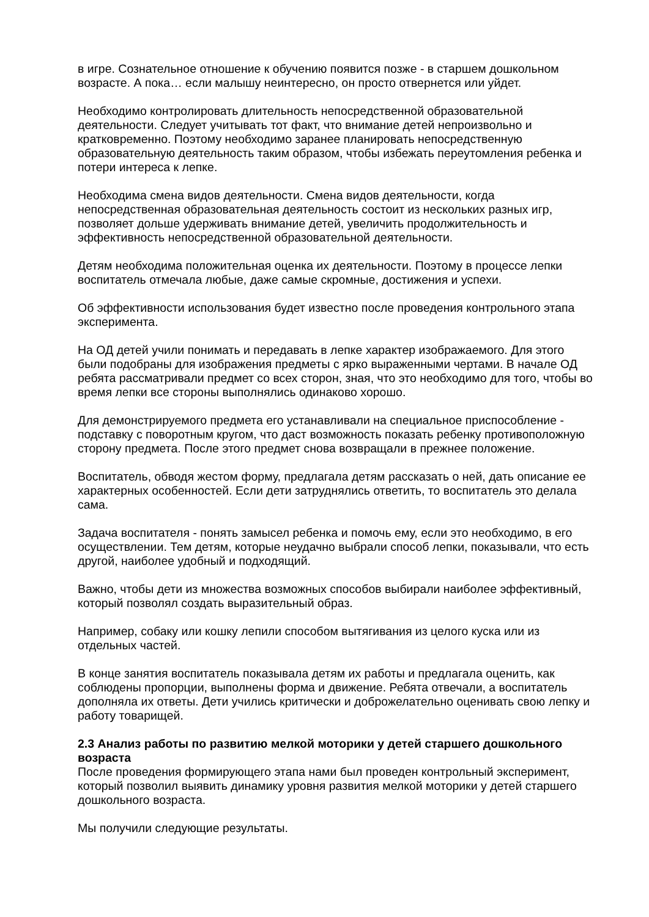в игре. Сознательное отношение к обучению появится позже - в старшем дошкольном возрасте. А пока… если малышу неинтересно, он просто отвернется или уйдет.
Необходимо контролировать длительность непосредственной образовательной деятельности. Следует учитывать тот факт, что внимание детей непроизвольно и кратковременно. Поэтому необходимо заранее планировать непосредственную образовательную деятельность таким образом, чтобы избежать переутомления ребенка и потери интереса к лепке.
Необходима смена видов деятельности. Смена видов деятельности, когда непосредственная образовательная деятельность состоит из нескольких разных игр, позволяет дольше удерживать внимание детей, увеличить продолжительность и эффективность непосредственной образовательной деятельности.
Детям необходима положительная оценка их деятельности. Поэтому в процессе лепки воспитатель отмечала любые, даже самые скромные, достижения и успехи.
Об эффективности использования будет известно после проведения контрольного этапа эксперимента.
На ОД детей учили понимать и передавать в лепке характер изображаемого. Для этого были подобраны для изображения предметы с ярко выраженными чертами. В начале ОД ребята рассматривали предмет со всех сторон, зная, что это необходимо для того, чтобы во время лепки все стороны выполнялись одинаково хорошо.
Для демонстрируемого предмета его устанавливали на специальное приспособление - подставку с поворотным кругом, что даст возможность показать ребенку противоположную сторону предмета. После этого предмет снова возвращали в прежнее положение.
Воспитатель, обводя жестом форму, предлагала детям рассказать о ней, дать описание ее характерных особенностей. Если дети затруднялись ответить, то воспитатель это делала сама.
Задача воспитателя - понять замысел ребенка и помочь ему, если это необходимо, в его осуществлении. Тем детям, которые неудачно выбрали способ лепки, показывали, что есть другой, наиболее удобный и подходящий.
Важно, чтобы дети из множества возможных способов выбирали наиболее эффективный, который позволял создать выразительный образ.
Например, собаку или кошку лепили способом вытягивания из целого куска или из отдельных частей.
В конце занятия воспитатель показывала детям их работы и предлагала оценить, как соблюдены пропорции, выполнены форма и движение. Ребята отвечали, а воспитатель дополняла их ответы. Дети учились критически и доброжелательно оценивать свою лепку и работу товарищей.
2.3 Анализ работы по развитию мелкой моторики у детей старшего дошкольного возраста
После проведения формирующего этапа нами был проведен контрольный эксперимент, который позволил выявить динамику уровня развития мелкой моторики у детей старшего дошкольного возраста.
Мы получили следующие результаты.